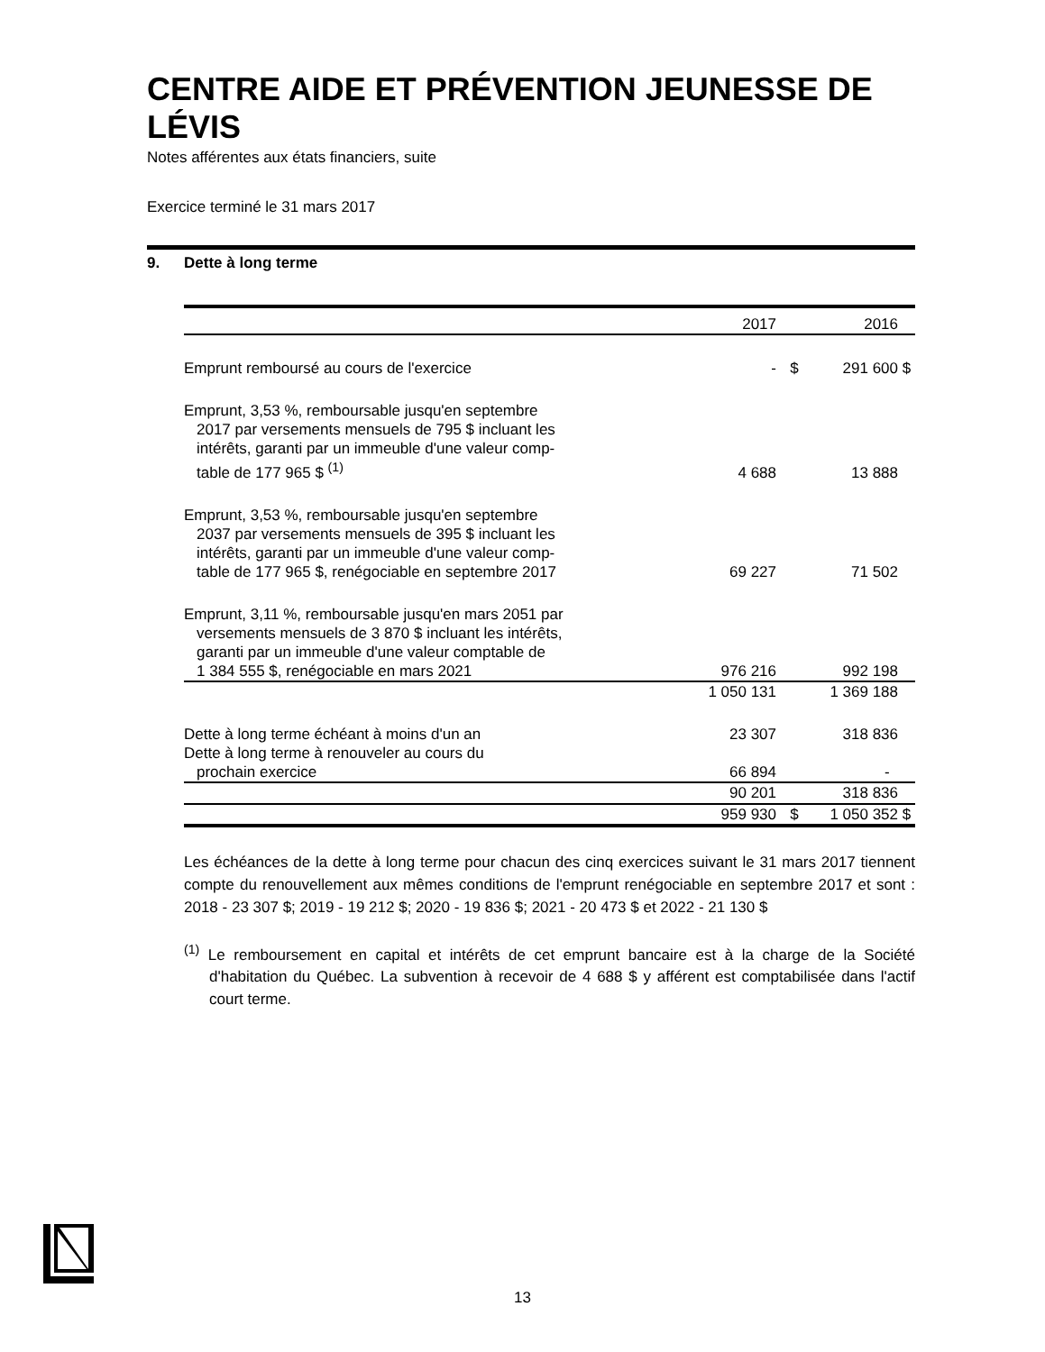CENTRE AIDE ET PRÉVENTION JEUNESSE DE LÉVIS
Notes afférentes aux états financiers, suite
Exercice terminé le 31 mars 2017
9. Dette à long terme
| | 2017 | | 2016 | |
| Emprunt remboursé au cours de l'exercice | - | $ | 291 600 | $ |
| Emprunt, 3,53 %, remboursable jusqu'en septembre 2017 par versements mensuels de 795 $ incluant les intérêts, garanti par un immeuble d'une valeur comp- table de 177 965 $ <sup>(1)</sup> | 4 688 | | 13 888 | |
| Emprunt, 3,53 %, remboursable jusqu'en septembre 2037 par versements mensuels de 395 $ incluant les intérêts, garanti par un immeuble d'une valeur comp- table de 177 965 $, renégociable en septembre 2017 | 69 227 | | 71 502 | |
| Emprunt, 3,11 %, remboursable jusqu'en mars 2051 par versements mensuels de 3 870 $ incluant les intérêts, garanti par un immeuble d'une valeur comptable de 1 384 555 $, renégociable en mars 2021 | 976 216 | | 992 198 | |
| | 1 050 131 | | 1 369 188 | |
| Dette à long terme échéant à moins d'un an | 23 307 | | 318 836 | |
| Dette à long terme à renouveler au cours du prochain exercice | 66 894 | | - | |
| | 90 201 | | 318 836 | |
| | 959 930 | $ | 1 050 352 | $ |
Les échéances de la dette à long terme pour chacun des cinq exercices suivant le 31 mars 2017 tiennent compte du renouvellement aux mêmes conditions de l'emprunt renégociable en septembre 2017 et sont : 2018 - 23 307 $; 2019 - 19 212 $; 2020 - 19 836 $; 2021 - 20 473 $ et 2022 - 21 130 $
<sup>(1)</sup> Le remboursement en capital et intérêts de cet emprunt bancaire est à la charge de la Société d'habitation du Québec. La subvention à recevoir de 4 688 $ y afférent est comptabilisée dans l'actif court terme.
13